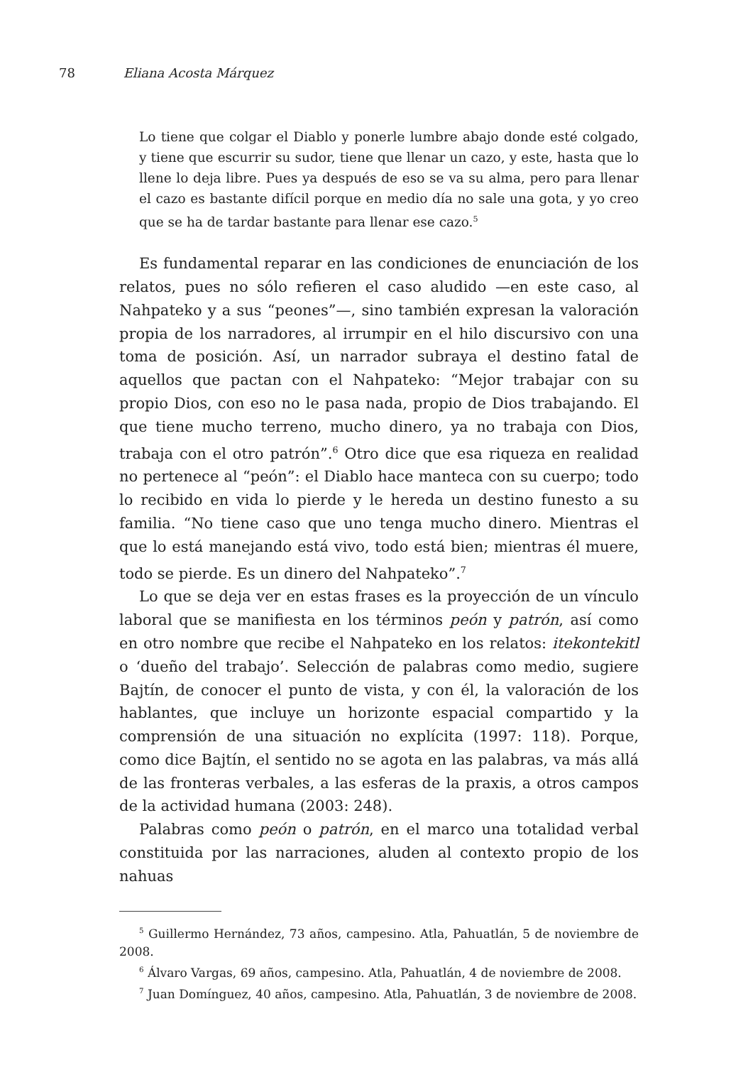78 Eliana Acosta Márquez
Lo tiene que colgar el Diablo y ponerle lumbre abajo donde esté colgado, y tiene que escurrir su sudor, tiene que llenar un cazo, y este, hasta que lo llene lo deja libre. Pues ya después de eso se va su alma, pero para llenar el cazo es bastante difícil porque en medio día no sale una gota, y yo creo que se ha de tardar bastante para llenar ese cazo.<sup>5</sup>
Es fundamental reparar en las condiciones de enunciación de los relatos, pues no sólo refieren el caso aludido —en este caso, al Nahpateko y a sus “peones”—, sino también expresan la valoración propia de los narradores, al irrumpir en el hilo discursivo con una toma de posición. Así, un narrador subraya el destino fatal de aquellos que pactan con el Nahpateko: “Mejor trabajar con su propio Dios, con eso no le pasa nada, propio de Dios trabajando. El que tiene mucho terreno, mucho dinero, ya no trabaja con Dios, trabaja con el otro patrón”.<sup>6</sup> Otro dice que esa riqueza en realidad no pertenece al “peón”: el Diablo hace manteca con su cuerpo; todo lo recibido en vida lo pierde y le hereda un destino funesto a su familia. “No tiene caso que uno tenga mucho dinero. Mientras el que lo está manejando está vivo, todo está bien; mientras él muere, todo se pierde. Es un dinero del Nahpateko”.<sup>7</sup>
Lo que se deja ver en estas frases es la proyección de un vínculo laboral que se manifiesta en los términos peón y patrón, así como en otro nombre que recibe el Nahpateko en los relatos: itekontekitl o ‘dueño del trabajo’. Selección de palabras como medio, sugiere Bajtín, de conocer el punto de vista, y con él, la valoración de los hablantes, que incluye un horizonte espacial compartido y la comprensión de una situación no explícita (1997: 118). Porque, como dice Bajtín, el sentido no se agota en las palabras, va más allá de las fronteras verbales, a las esferas de la praxis, a otros campos de la actividad humana (2003: 248).
Palabras como peón o patrón, en el marco una totalidad verbal constituida por las narraciones, aluden al contexto propio de los nahuas
<sup>5</sup> Guillermo Hernández, 73 años, campesino. Atla, Pahuatlán, 5 de noviembre de 2008.
<sup>6</sup> Álvaro Vargas, 69 años, campesino. Atla, Pahuatlán, 4 de noviembre de 2008.
<sup>7</sup> Juan Domínguez, 40 años, campesino. Atla, Pahuatlán, 3 de noviembre de 2008.